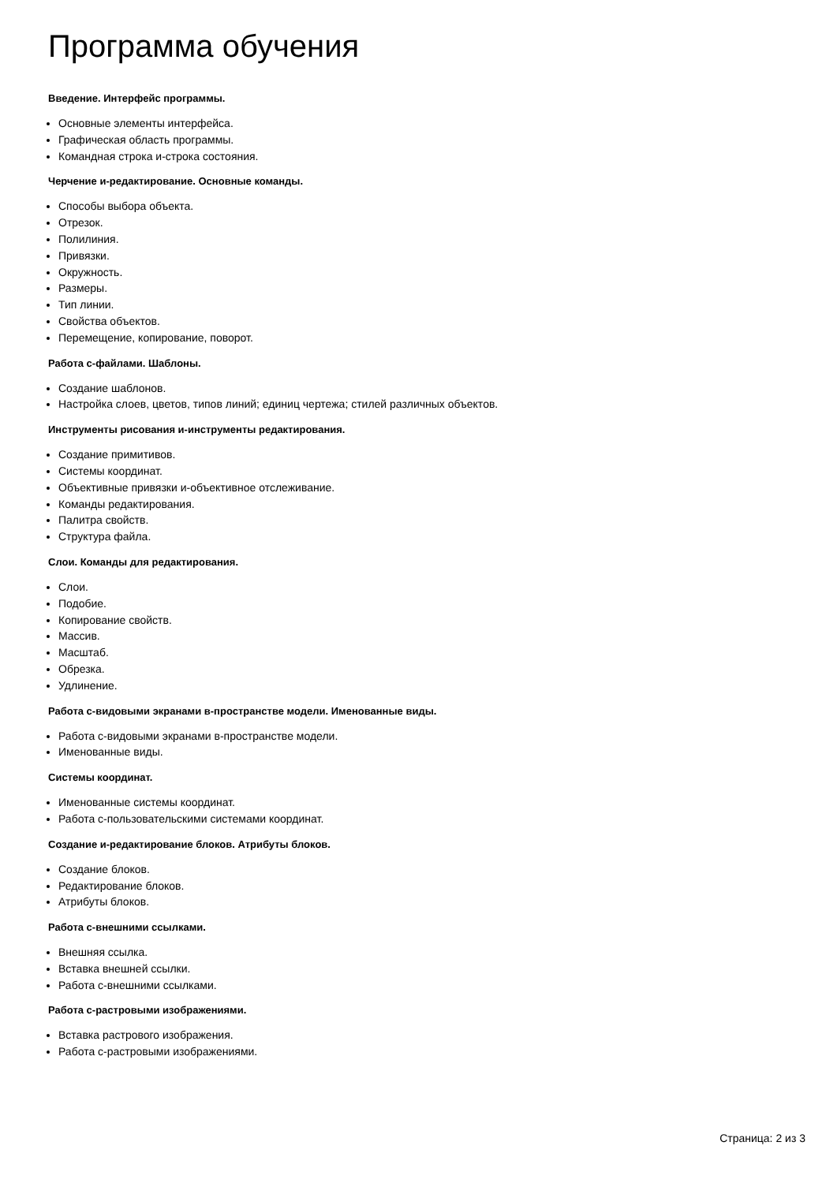Программа обучения
Введение. Интерфейс программы.
Основные элементы интерфейса.
Графическая область программы.
Командная строка и-строка состояния.
Черчение и-редактирование. Основные команды.
Способы выбора объекта.
Отрезок.
Полилиния.
Привязки.
Окружность.
Размеры.
Тип линии.
Свойства объектов.
Перемещение, копирование, поворот.
Работа с-файлами. Шаблоны.
Создание шаблонов.
Настройка слоев, цветов, типов линий; единиц чертежа; стилей различных объектов.
Инструменты рисования и-инструменты редактирования.
Создание примитивов.
Системы координат.
Объективные привязки и-объективное отслеживание.
Команды редактирования.
Палитра свойств.
Структура файла.
Слои. Команды для редактирования.
Слои.
Подобие.
Копирование свойств.
Массив.
Масштаб.
Обрезка.
Удлинение.
Работа с-видовыми экранами в-пространстве модели. Именованные виды.
Работа с-видовыми экранами в-пространстве модели.
Именованные виды.
Системы координат.
Именованные системы координат.
Работа с-пользовательскими системами координат.
Создание и-редактирование блоков. Атрибуты блоков.
Создание блоков.
Редактирование блоков.
Атрибуты блоков.
Работа с-внешними ссылками.
Внешняя ссылка.
Вставка внешней ссылки.
Работа с-внешними ссылками.
Работа с-растровыми изображениями.
Вставка растрового изображения.
Работа с-растровыми изображениями.
Страница: 2 из 3